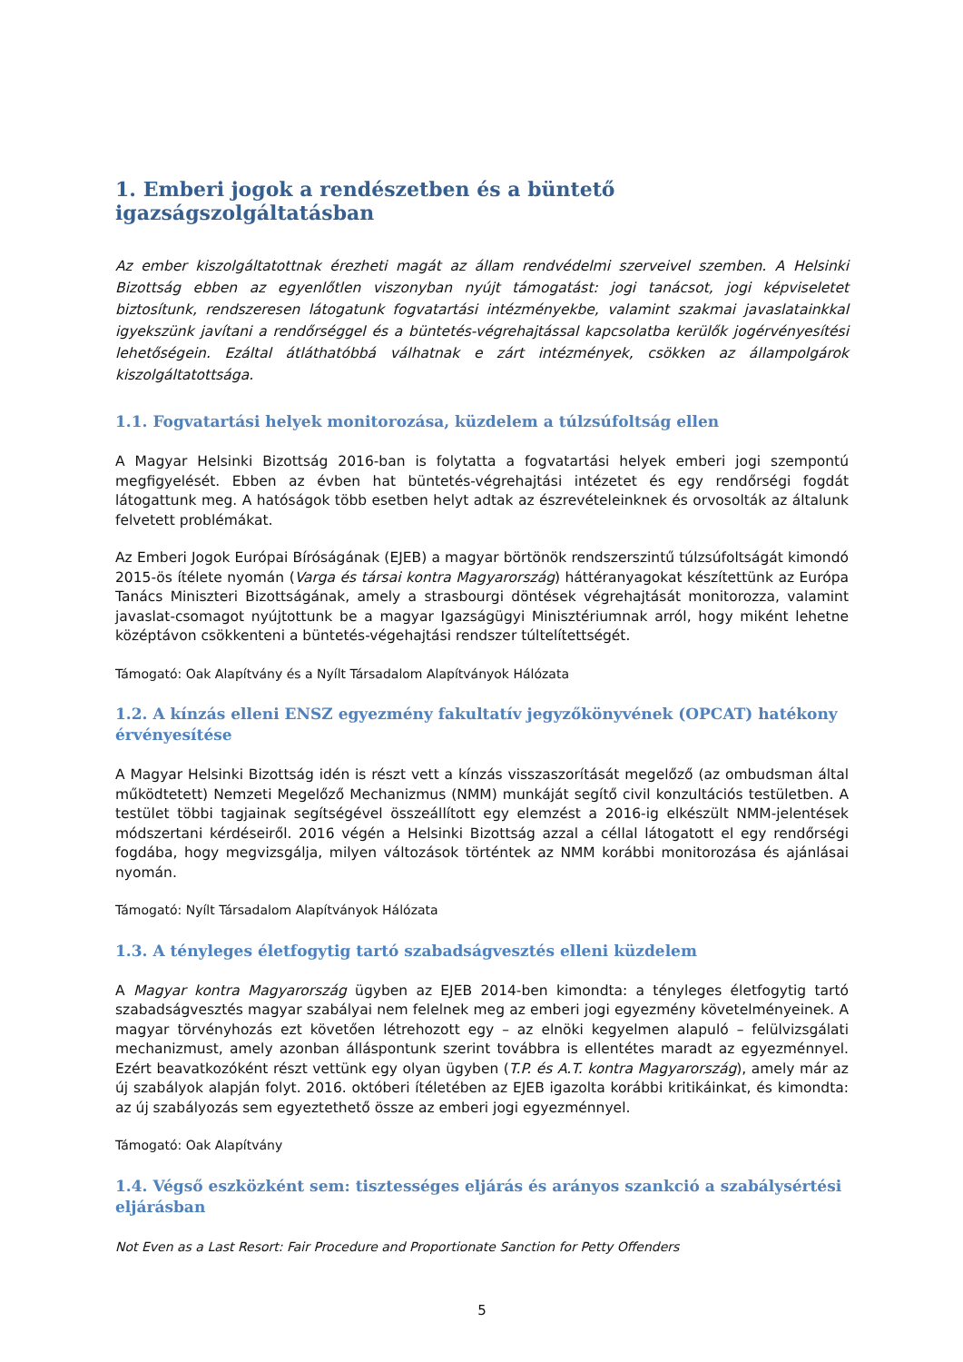1. Emberi jogok a rendészetben és a büntető igazságszolgáltatásban
Az ember kiszolgáltatottnak érezheti magát az állam rendvédelmi szerveivel szemben. A Helsinki Bizottság ebben az egyenlőtlen viszonyban nyújt támogatást: jogi tanácsot, jogi képviseletet biztosítunk, rendszeresen látogatunk fogvatartási intézményekbe, valamint szakmai javaslatainkkal igyekszünk javítani a rendőrséggel és a büntetés-végrehajtással kapcsolatba kerülők jogérvényesítési lehetőségein. Ezáltal átláthatóbbá válhatnak e zárt intézmények, csökken az állampolgárok kiszolgáltatottsága.
1.1. Fogvatartási helyek monitorozása, küzdelem a túlzsúfoltság ellen
A Magyar Helsinki Bizottság 2016-ban is folytatta a fogvatartási helyek emberi jogi szempontú megfigyelését. Ebben az évben hat büntetés-végrehajtási intézetet és egy rendőrségi fogdát látogattunk meg. A hatóságok több esetben helyt adtak az észrevételeinknek és orvosolták az általunk felvetett problémákat.
Az Emberi Jogok Európai Bíróságának (EJEB) a magyar börtönök rendszerszintű túlzsúfoltságát kimondó 2015-ös ítélete nyomán (Varga és társai kontra Magyarország) háttéranyagokat készítettünk az Európa Tanács Miniszteri Bizottságának, amely a strasbourgi döntések végrehajtását monitorozza, valamint javaslat-csomagot nyújtottunk be a magyar Igazságügyi Minisztériumnak arról, hogy miként lehetne középtávon csökkenteni a büntetés-végehajtási rendszer túltelítettségét.
Támogató: Oak Alapítvány és a Nyílt Társadalom Alapítványok Hálózata
1.2. A kínzás elleni ENSZ egyezmény fakultatív jegyzőkönyvének (OPCAT) hatékony érvényesítése
A Magyar Helsinki Bizottság idén is részt vett a kínzás visszaszorítását megelőző (az ombudsman által működtetett) Nemzeti Megelőző Mechanizmus (NMM) munkáját segítő civil konzultációs testületben. A testület többi tagjainak segítségével összeállított egy elemzést a 2016-ig elkészült NMM-jelentések módszertani kérdéseiről. 2016 végén a Helsinki Bizottság azzal a céllal látogatott el egy rendőrségi fogdába, hogy megvizsgálja, milyen változások történtek az NMM korábbi monitorozása és ajánlásai nyomán.
Támogató: Nyílt Társadalom Alapítványok Hálózata
1.3. A tényleges életfogytig tartó szabadságvesztés elleni küzdelem
A Magyar kontra Magyarország ügyben az EJEB 2014-ben kimondta: a tényleges életfogytig tartó szabadságvesztés magyar szabályai nem felelnek meg az emberi jogi egyezmény követelményeinek. A magyar törvényhozás ezt követően létrehozott egy – az elnöki kegyelmen alapuló – felülvizsgálati mechanizmust, amely azonban álláspontunk szerint továbbra is ellentétes maradt az egyezménnyel. Ezért beavatkozóként részt vettünk egy olyan ügyben (T.P. és A.T. kontra Magyarország), amely már az új szabályok alapján folyt. 2016. októberi ítéletében az EJEB igazolta korábbi kritikáinkat, és kimondta: az új szabályozás sem egyeztethető össze az emberi jogi egyezménnyel.
Támogató: Oak Alapítvány
1.4. Végső eszközként sem: tisztességes eljárás és arányos szankció a szabálysértési eljárásban
Not Even as a Last Resort: Fair Procedure and Proportionate Sanction for Petty Offenders
5